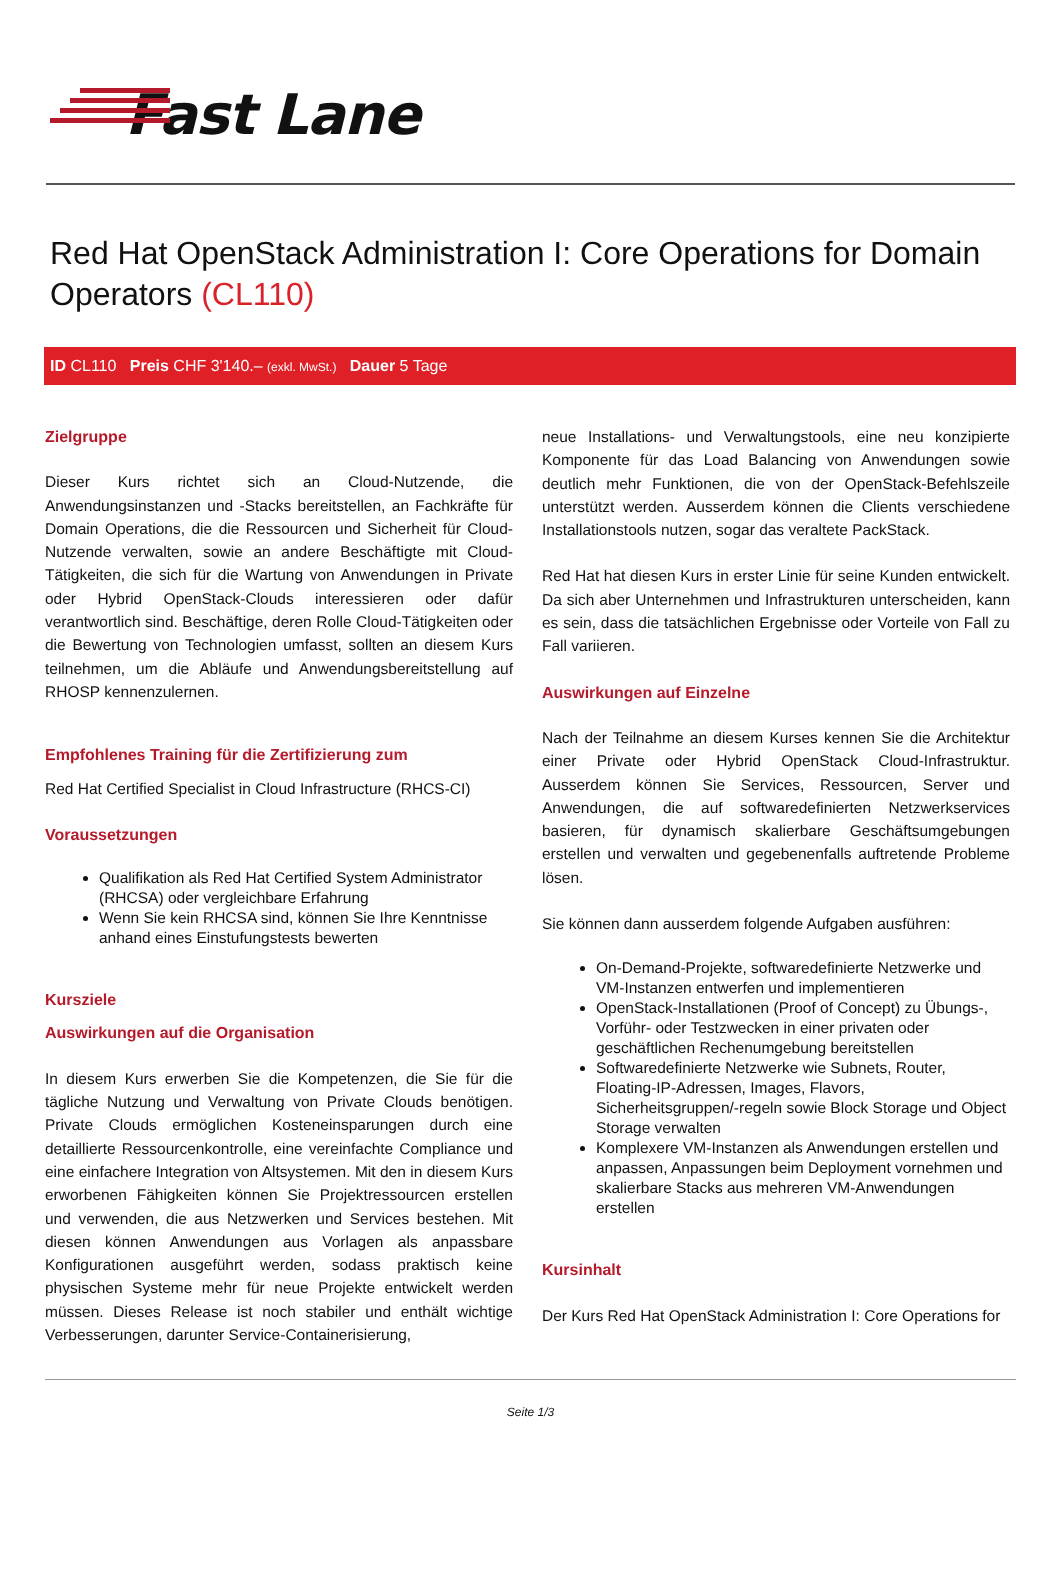Fast Lane
Red Hat OpenStack Administration I: Core Operations for Domain Operators (CL110)
ID CL110 Preis CHF 3'140.– (exkl. MwSt.) Dauer 5 Tage
Zielgruppe
Dieser Kurs richtet sich an Cloud-Nutzende, die Anwendungsinstanzen und -Stacks bereitstellen, an Fachkräfte für Domain Operations, die die Ressourcen und Sicherheit für Cloud-Nutzende verwalten, sowie an andere Beschäftigte mit Cloud-Tätigkeiten, die sich für die Wartung von Anwendungen in Private oder Hybrid OpenStack-Clouds interessieren oder dafür verantwortlich sind. Beschäftige, deren Rolle Cloud-Tätigkeiten oder die Bewertung von Technologien umfasst, sollten an diesem Kurs teilnehmen, um die Abläufe und Anwendungsbereitstellung auf RHOSP kennenzulernen.
Empfohlenes Training für die Zertifizierung zum
Red Hat Certified Specialist in Cloud Infrastructure (RHCS-CI)
Voraussetzungen
Qualifikation als Red Hat Certified System Administrator (RHCSA) oder vergleichbare Erfahrung
Wenn Sie kein RHCSA sind, können Sie Ihre Kenntnisse anhand eines Einstufungstests bewerten
Kursziele
Auswirkungen auf die Organisation
In diesem Kurs erwerben Sie die Kompetenzen, die Sie für die tägliche Nutzung und Verwaltung von Private Clouds benötigen. Private Clouds ermöglichen Kosteneinsparungen durch eine detaillierte Ressourcenkontrolle, eine vereinfachte Compliance und eine einfachere Integration von Altsystemen. Mit den in diesem Kurs erworbenen Fähigkeiten können Sie Projektressourcen erstellen und verwenden, die aus Netzwerken und Services bestehen. Mit diesen können Anwendungen aus Vorlagen als anpassbare Konfigurationen ausgeführt werden, sodass praktisch keine physischen Systeme mehr für neue Projekte entwickelt werden müssen. Dieses Release ist noch stabiler und enthält wichtige Verbesserungen, darunter Service-Containerisierung,
neue Installations- und Verwaltungstools, eine neu konzipierte Komponente für das Load Balancing von Anwendungen sowie deutlich mehr Funktionen, die von der OpenStack-Befehlszeile unterstützt werden. Ausserdem können die Clients verschiedene Installationstools nutzen, sogar das veraltete PackStack.
Red Hat hat diesen Kurs in erster Linie für seine Kunden entwickelt. Da sich aber Unternehmen und Infrastrukturen unterscheiden, kann es sein, dass die tatsächlichen Ergebnisse oder Vorteile von Fall zu Fall variieren.
Auswirkungen auf Einzelne
Nach der Teilnahme an diesem Kurses kennen Sie die Architektur einer Private oder Hybrid OpenStack Cloud-Infrastruktur. Ausserdem können Sie Services, Ressourcen, Server und Anwendungen, die auf softwaredefinierten Netzwerkservices basieren, für dynamisch skalierbare Geschäftsumgebungen erstellen und verwalten und gegebenenfalls auftretende Probleme lösen.
Sie können dann ausserdem folgende Aufgaben ausführen:
On-Demand-Projekte, softwaredefinierte Netzwerke und VM-Instanzen entwerfen und implementieren
OpenStack-Installationen (Proof of Concept) zu Übungs-, Vorführ- oder Testzwecken in einer privaten oder geschäftlichen Rechenumgebung bereitstellen
Softwaredefinierte Netzwerke wie Subnets, Router, Floating-IP-Adressen, Images, Flavors, Sicherheitsgruppen/-regeln sowie Block Storage und Object Storage verwalten
Komplexere VM-Instanzen als Anwendungen erstellen und anpassen, Anpassungen beim Deployment vornehmen und skalierbare Stacks aus mehreren VM-Anwendungen erstellen
Kursinhalt
Der Kurs Red Hat OpenStack Administration I: Core Operations for
Seite 1/3